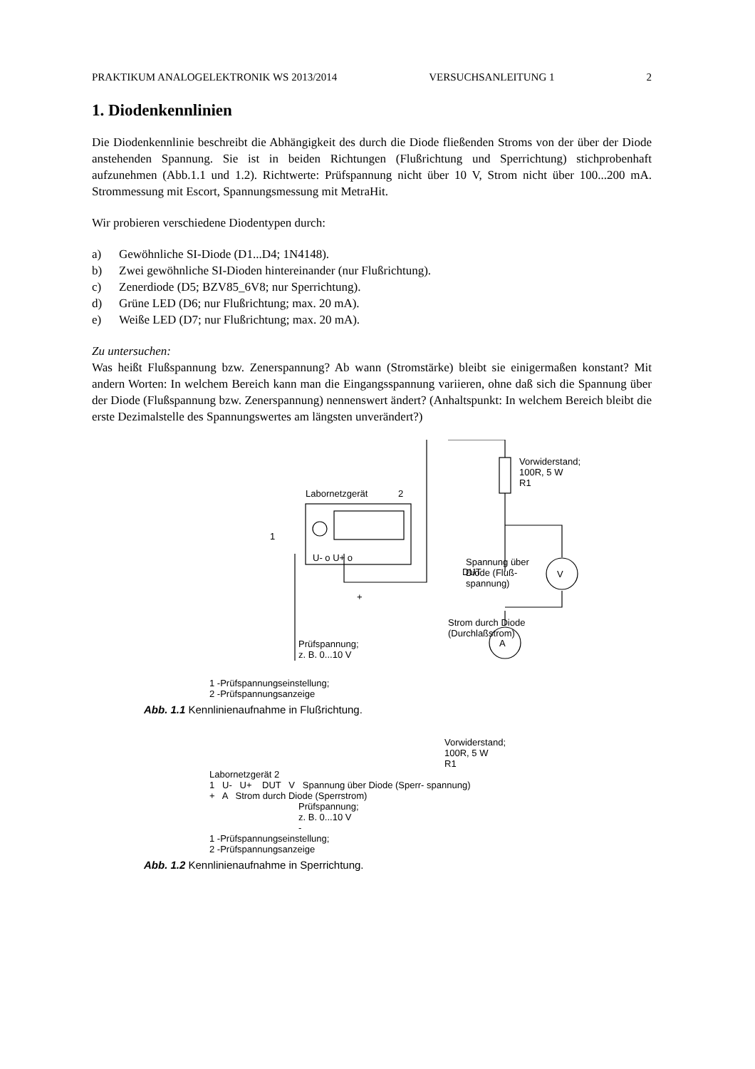PRAKTIKUM ANALOGELEKTRONIK WS 2013/2014 VERSUCHSANLEITUNG 1 2
1. Diodenkennlinien
Die Diodenkennlinie beschreibt die Abhängigkeit des durch die Diode fließenden Stroms von der über der Diode anstehenden Spannung. Sie ist in beiden Richtungen (Flußrichtung und Sperrichtung) stichprobenhaft aufzunehmen (Abb.1.1 und 1.2). Richtwerte: Prüfspannung nicht über 10 V, Strom nicht über 100...200 mA. Strommessung mit Escort, Spannungsmessung mit MetraHit.
Wir probieren verschiedene Diodentypen durch:
a) Gewöhnliche SI-Diode (D1...D4; 1N4148).
b) Zwei gewöhnliche SI-Dioden hintereinander (nur Flußrichtung).
c) Zenerdiode (D5; BZV85_6V8; nur Sperrichtung).
d) Grüne LED (D6; nur Flußrichtung; max. 20 mA).
e) Weiße LED (D7; nur Flußrichtung; max. 20 mA).
Zu untersuchen:
Was heißt Flußspannung bzw. Zenerspannung? Ab wann (Stromstärke) bleibt sie einigermaßen konstant? Mit andern Worten: In welchem Bereich kann man die Eingangsspannung variieren, ohne daß sich die Spannung über der Diode (Flußspannung bzw. Zenerspannung) nennenswert ändert? (Anhaltspunkt: In welchem Bereich bleibt die erste Dezimalstelle des Spannungswertes am längsten unverändert?)
Labornetzgerät
2
1
U- o U+ o
Vorwiderstand;
100R, 5 W
R1
DUT
V
A
+
Spannung über
Diode (Fluß-
spannung)
Strom durch Diode
(Durchlaßstrom)
Prüfspannung;
z. B. 0...10 V
1 -Prüfspannungseinstellung;
2 -Prüfspannungsanzeige
Abb. 1.1 Kennlinienaufnahme in Flußrichtung.
Vorwiderstand;
100R, 5 W
R1
Labornetzgerät 2
1 U- U+ DUT V Spannung über Diode (Sperr- spannung)
+ A Strom durch Diode (Sperrstrom)
Prüfspannung;
z. B. 0...10 V
-
1 -Prüfspannungseinstellung;
2 -Prüfspannungsanzeige
Abb. 1.2 Kennlinienaufnahme in Sperrichtung.